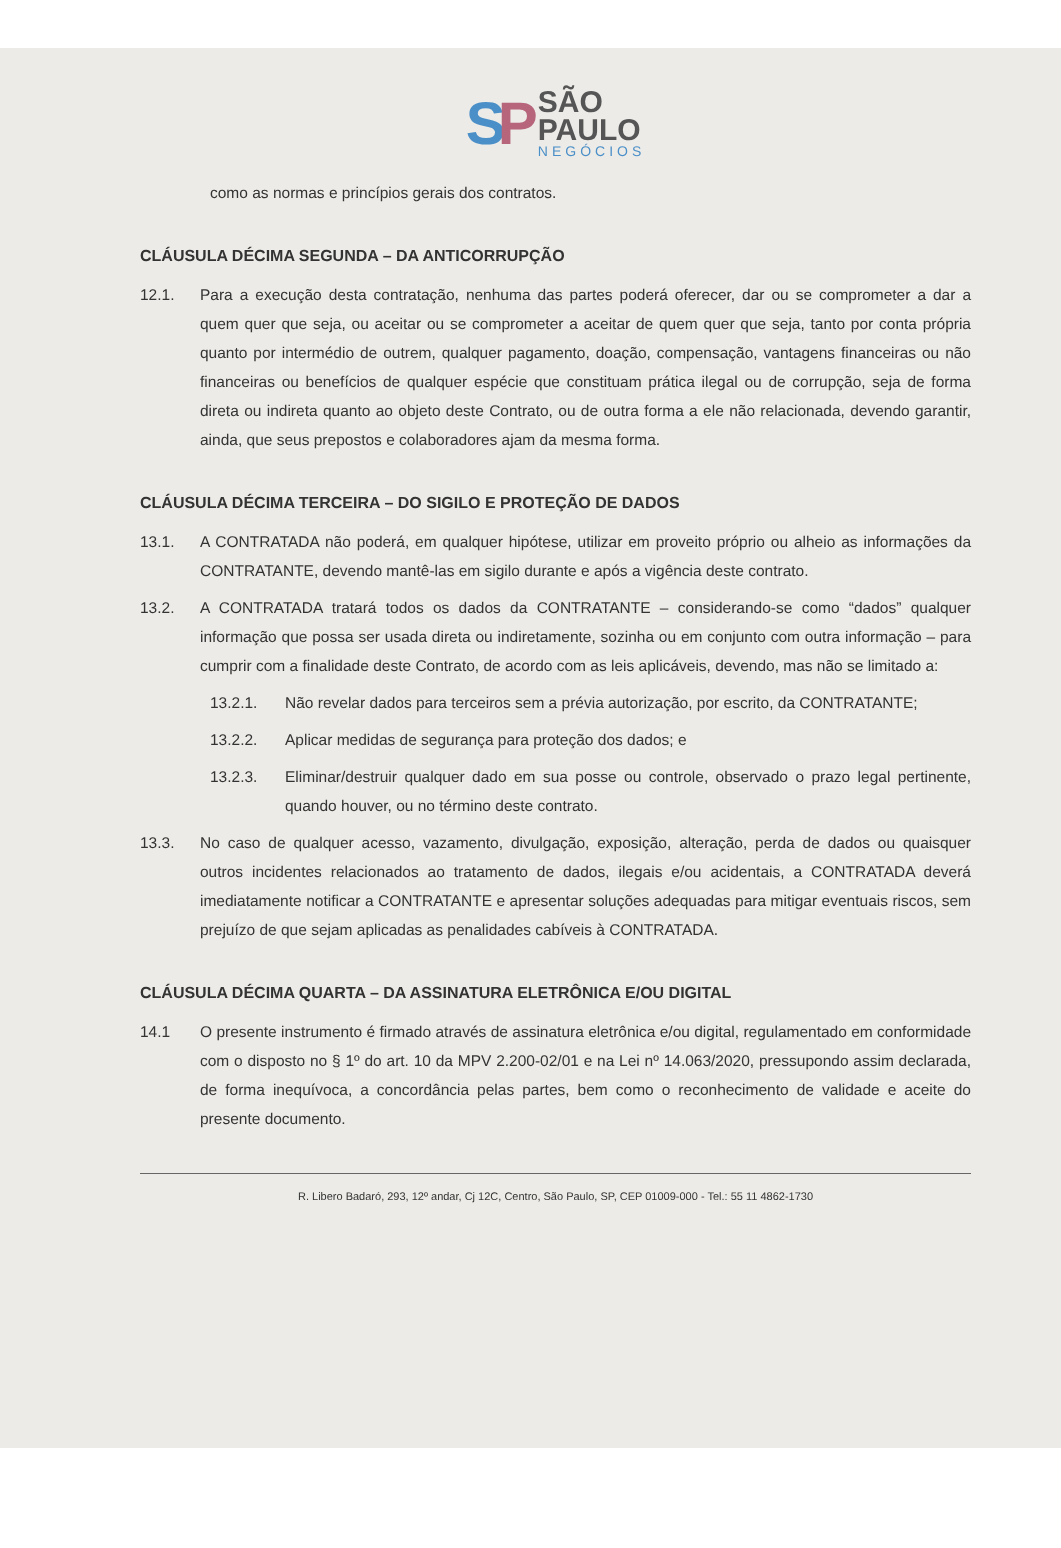SP
SÃO
PAULO
NEGÓCIOS
como as normas e princípios gerais dos contratos.
CLÁUSULA DÉCIMA SEGUNDA – DA ANTICORRUPÇÃO
12.1. Para a execução desta contratação, nenhuma das partes poderá oferecer, dar ou se comprometer a dar a quem quer que seja, ou aceitar ou se comprometer a aceitar de quem quer que seja, tanto por conta própria quanto por intermédio de outrem, qualquer pagamento, doação, compensação, vantagens financeiras ou não financeiras ou benefícios de qualquer espécie que constituam prática ilegal ou de corrupção, seja de forma direta ou indireta quanto ao objeto deste Contrato, ou de outra forma a ele não relacionada, devendo garantir, ainda, que seus prepostos e colaboradores ajam da mesma forma.
CLÁUSULA DÉCIMA TERCEIRA – DO SIGILO E PROTEÇÃO DE DADOS
13.1. A CONTRATADA não poderá, em qualquer hipótese, utilizar em proveito próprio ou alheio as informações da CONTRATANTE, devendo mantê-las em sigilo durante e após a vigência deste contrato.
13.2. A CONTRATADA tratará todos os dados da CONTRATANTE – considerando-se como “dados” qualquer informação que possa ser usada direta ou indiretamente, sozinha ou em conjunto com outra informação – para cumprir com a finalidade deste Contrato, de acordo com as leis aplicáveis, devendo, mas não se limitado a:
13.2.1. Não revelar dados para terceiros sem a prévia autorização, por escrito, da CONTRATANTE;
13.2.2. Aplicar medidas de segurança para proteção dos dados; e
13.2.3. Eliminar/destruir qualquer dado em sua posse ou controle, observado o prazo legal pertinente, quando houver, ou no término deste contrato.
13.3. No caso de qualquer acesso, vazamento, divulgação, exposição, alteração, perda de dados ou quaisquer outros incidentes relacionados ao tratamento de dados, ilegais e/ou acidentais, a CONTRATADA deverá imediatamente notificar a CONTRATANTE e apresentar soluções adequadas para mitigar eventuais riscos, sem prejuízo de que sejam aplicadas as penalidades cabíveis à CONTRATADA.
CLÁUSULA DÉCIMA QUARTA – DA ASSINATURA ELETRÔNICA E/OU DIGITAL
14.1 O presente instrumento é firmado através de assinatura eletrônica e/ou digital, regulamentado em conformidade com o disposto no § 1º do art. 10 da MPV 2.200-02/01 e na Lei nº 14.063/2020, pressupondo assim declarada, de forma inequívoca, a concordância pelas partes, bem como o reconhecimento de validade e aceite do presente documento.
R. Libero Badaró, 293, 12º andar, Cj 12C, Centro, São Paulo, SP, CEP 01009-000 - Tel.: 55 11 4862-1730